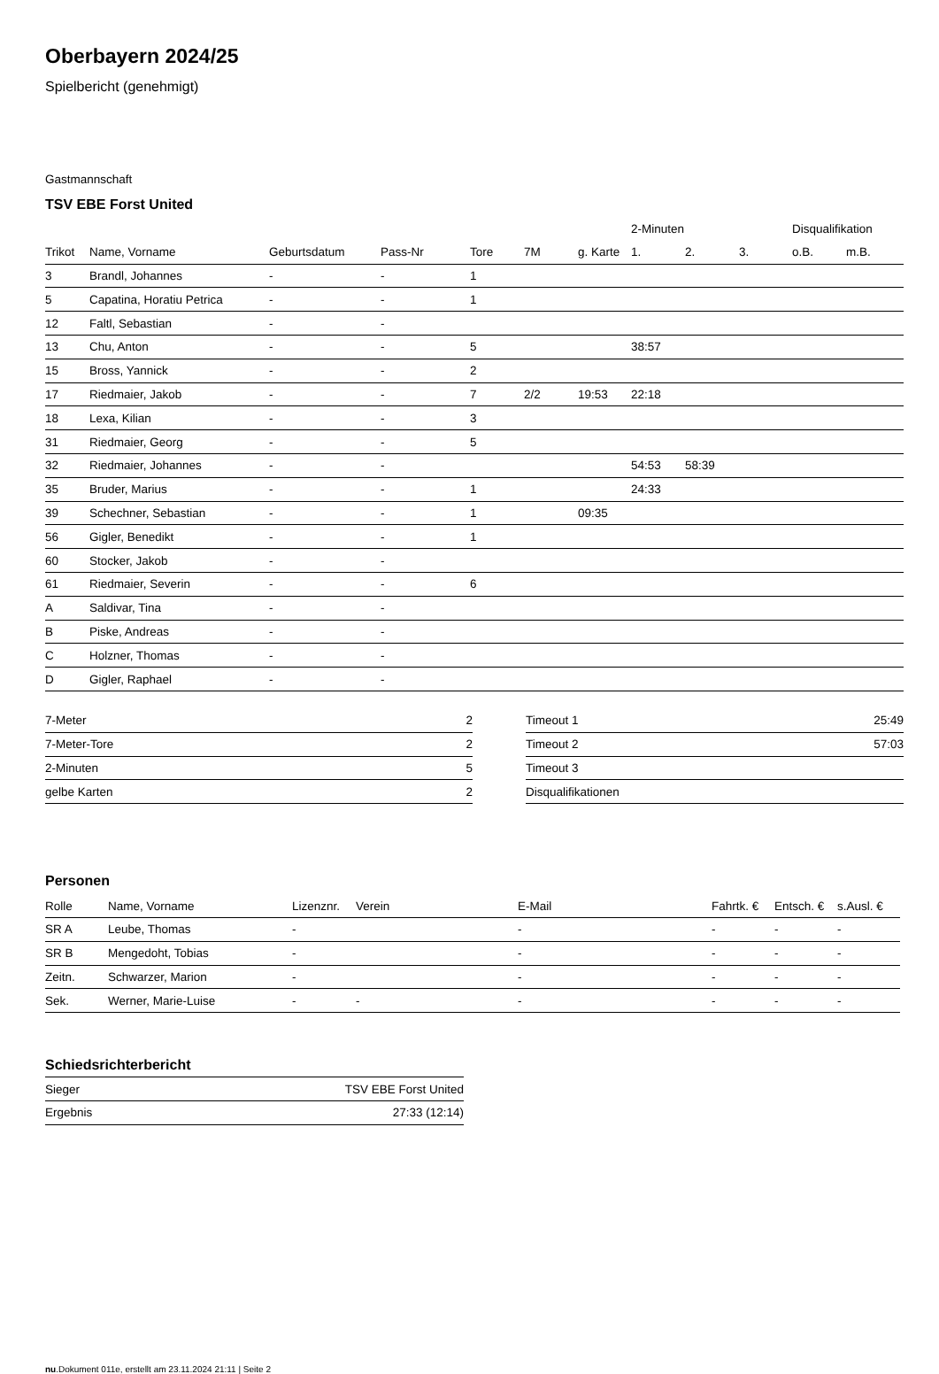Oberbayern 2024/25
Spielbericht (genehmigt)
Gastmannschaft
TSV EBE Forst United
| | | | | | | | 2-Minuten | | | Disqualifikation | |
| --- | --- | --- | --- | --- | --- | --- | --- | --- | --- | --- | --- |
| Trikot | Name, Vorname | Geburtsdatum | Pass-Nr | Tore | 7M | g. Karte | 1. | 2. | 3. | o.B. | m.B. |
| 3 | Brandl, Johannes | - | - | 1 | | | | | | | |
| 5 | Capatina, Horatiu Petrica | - | - | 1 | | | | | | | |
| 12 | Faltl, Sebastian | - | - | | | | | | | | |
| 13 | Chu, Anton | - | - | 5 | | | 38:57 | | | | |
| 15 | Bross, Yannick | - | - | 2 | | | | | | | |
| 17 | Riedmaier, Jakob | - | - | 7 | 2/2 | 19:53 | 22:18 | | | | |
| 18 | Lexa, Kilian | - | - | 3 | | | | | | | |
| 31 | Riedmaier, Georg | - | - | 5 | | | | | | | |
| 32 | Riedmaier, Johannes | - | - | | | | 54:53 | 58:39 | | | |
| 35 | Bruder, Marius | - | - | 1 | | | 24:33 | | | | |
| 39 | Schechner, Sebastian | - | - | 1 | | 09:35 | | | | | |
| 56 | Gigler, Benedikt | - | - | 1 | | | | | | | |
| 60 | Stocker, Jakob | - | - | | | | | | | | |
| 61 | Riedmaier, Severin | - | - | 6 | | | | | | | |
| A | Saldivar, Tina | - | - | | | | | | | | |
| B | Piske, Andreas | - | - | | | | | | | | |
| C | Holzner, Thomas | - | - | | | | | | | | |
| D | Gigler, Raphael | - | - | | | | | | | | |
| 7-Meter | 2 |
| 7-Meter-Tore | 2 |
| 2-Minuten | 5 |
| gelbe Karten | 2 |
| Timeout 1 | 25:49 |
| Timeout 2 | 57:03 |
| Timeout 3 | |
| Disqualifikationen | |
Personen
| Rolle | Name, Vorname | Lizenznr. | Verein | E-Mail | Fahrtk. € | Entsch. € | s.Ausl. € |
| --- | --- | --- | --- | --- | --- | --- | --- |
| SR A | Leube, Thomas | - | | - | - | - | - |
| SR B | Mengedoht, Tobias | - | | - | - | - | - |
| Zeitn. | Schwarzer, Marion | - | | - | - | - | - |
| Sek. | Werner, Marie-Luise | - | - | - | - | - | - |
Schiedsrichterbericht
| Sieger | TSV EBE Forst United |
| Ergebnis | 27:33 (12:14) |
nu.Dokument 011e, erstellt am 23.11.2024 21:11 | Seite 2